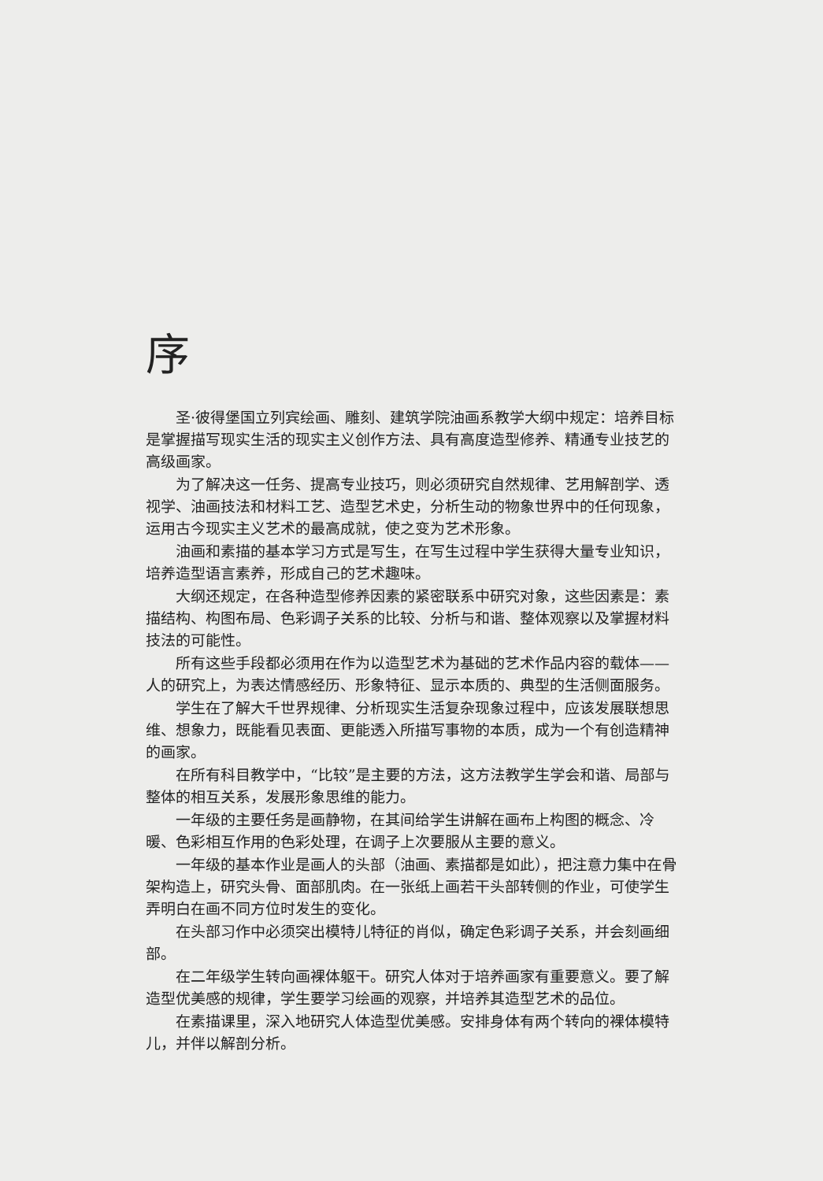序
圣·彼得堡国立列宾绘画、雕刻、建筑学院油画系教学大纲中规定：培养目标是掌握描写现实生活的现实主义创作方法、具有高度造型修养、精通专业技艺的高级画家。
为了解决这一任务、提高专业技巧，则必须研究自然规律、艺用解剖学、透视学、油画技法和材料工艺、造型艺术史，分析生动的物象世界中的任何现象，运用古今现实主义艺术的最高成就，使之变为艺术形象。
油画和素描的基本学习方式是写生，在写生过程中学生获得大量专业知识，培养造型语言素养，形成自己的艺术趣味。
大纲还规定，在各种造型修养因素的紧密联系中研究对象，这些因素是：素描结构、构图布局、色彩调子关系的比较、分析与和谐、整体观察以及掌握材料技法的可能性。
所有这些手段都必须用在作为以造型艺术为基础的艺术作品内容的载体——人的研究上，为表达情感经历、形象特征、显示本质的、典型的生活侧面服务。
学生在了解大千世界规律、分析现实生活复杂现象过程中，应该发展联想思维、想象力，既能看见表面、更能透入所描写事物的本质，成为一个有创造精神的画家。
在所有科目教学中，“比较”是主要的方法，这方法教学生学会和谐、局部与整体的相互关系，发展形象思维的能力。
一年级的主要任务是画静物，在其间给学生讲解在画布上构图的概念、冷暖、色彩相互作用的色彩处理，在调子上次要服从主要的意义。
一年级的基本作业是画人的头部（油画、素描都是如此），把注意力集中在骨架构造上，研究头骨、面部肌肉。在一张纸上画若干头部转侧的作业，可使学生弄明白在画不同方位时发生的变化。
在头部习作中必须突出模特儿特征的肖似，确定色彩调子关系，并会刻画细部。
在二年级学生转向画裸体躯干。研究人体对于培养画家有重要意义。要了解造型优美感的规律，学生要学习绘画的观察，并培养其造型艺术的品位。
在素描课里，深入地研究人体造型优美感。安排身体有两个转向的裸体模特儿，并伴以解剖分析。